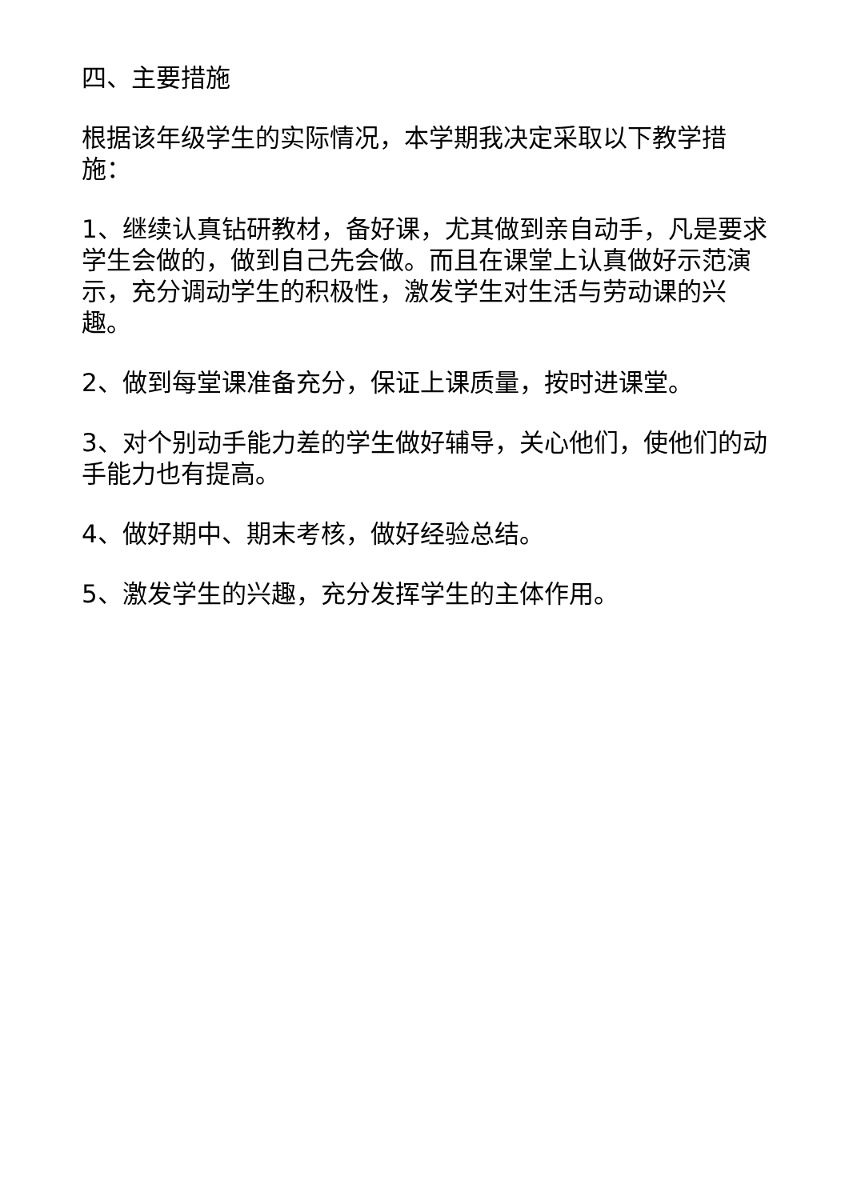四、主要措施
根据该年级学生的实际情况，本学期我决定采取以下教学措施：
1、继续认真钻研教材，备好课，尤其做到亲自动手，凡是要求学生会做的，做到自己先会做。而且在课堂上认真做好示范演示，充分调动学生的积极性，激发学生对生活与劳动课的兴趣。
2、做到每堂课准备充分，保证上课质量，按时进课堂。
3、对个别动手能力差的学生做好辅导，关心他们，使他们的动手能力也有提高。
4、做好期中、期末考核，做好经验总结。
5、激发学生的兴趣，充分发挥学生的主体作用。